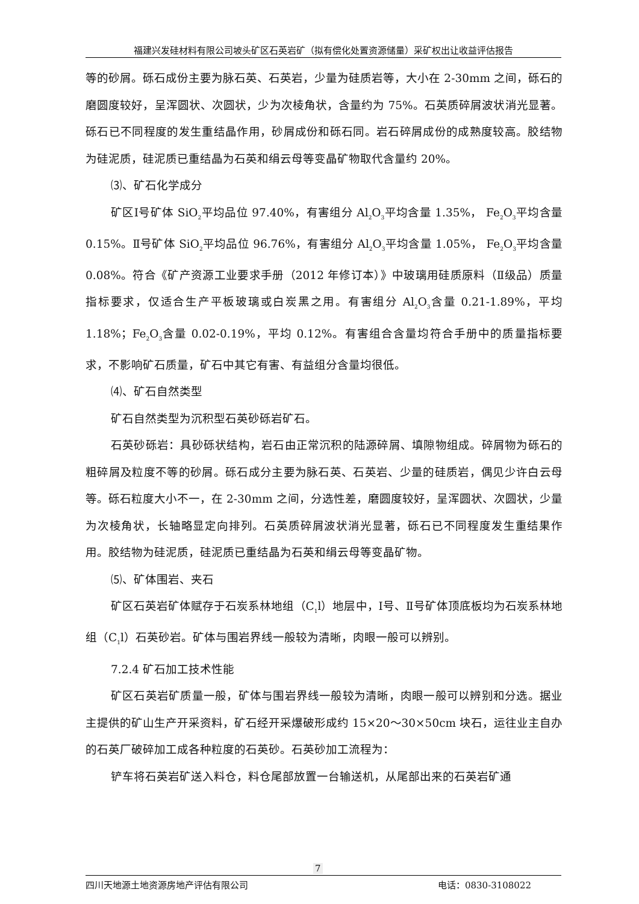福建兴发硅材料有限公司坡头矿区石英岩矿（拟有偿化处置资源储量）采矿权出让收益评估报告
等的砂屑。砾石成份主要为脉石英、石英岩，少量为硅质岩等，大小在 2-30mm 之间，砾石的磨圆度较好，呈浑圆状、次圆状，少为次棱角状，含量约为 75%。石英质碎屑波状消光显著。砾石已不同程度的发生重结晶作用，砂屑成份和砾石同。岩石碎屑成份的成熟度较高。胶结物为硅泥质，硅泥质已重结晶为石英和绢云母等变晶矿物取代含量约 20%。
⑶、矿石化学成分
矿区Ⅰ号矿体 SiO<sub>2</sub>平均品位 97.40%，有害组分 Al<sub>2</sub>O<sub>3</sub>平均含量 1.35%， Fe<sub>2</sub>O<sub>3</sub>平均含量 0.15%。Ⅱ号矿体 SiO<sub>2</sub>平均品位 96.76%，有害组分 Al<sub>2</sub>O<sub>3</sub>平均含量 1.05%， Fe<sub>2</sub>O<sub>3</sub>平均含量 0.08%。符合《矿产资源工业要求手册（2012 年修订本）》中玻璃用硅质原料（Ⅱ级品）质量指标要求，仅适合生产平板玻璃或白炭黑之用。有害组分 Al<sub>2</sub>O<sub>3</sub>含量 0.21-1.89%，平均 1.18%；Fe<sub>2</sub>O<sub>3</sub>含量 0.02-0.19%，平均 0.12%。有害组合含量均符合手册中的质量指标要求，不影响矿石质量，矿石中其它有害、有益组分含量均很低。
⑷、矿石自然类型
矿石自然类型为沉积型石英砂砾岩矿石。
石英砂砾岩：具砂砾状结构，岩石由正常沉积的陆源碎屑、填隙物组成。碎屑物为砾石的粗碎屑及粒度不等的砂屑。砾石成分主要为脉石英、石英岩、少量的硅质岩，偶见少许白云母等。砾石粒度大小不一，在 2-30mm 之间，分选性差，磨圆度较好，呈浑圆状、次圆状，少量为次棱角状，长轴略显定向排列。石英质碎屑波状消光显著，砾石已不同程度发生重结果作用。胶结物为硅泥质，硅泥质已重结晶为石英和绢云母等变晶矿物。
⑸、矿体围岩、夹石
矿区石英岩矿体赋存于石炭系林地组（C<sub>1</sub>l）地层中，Ⅰ号、Ⅱ号矿体顶底板均为石炭系林地组（C<sub>1</sub>l）石英砂岩。矿体与围岩界线一般较为清晰，肉眼一般可以辨别。
7.2.4 矿石加工技术性能
矿区石英岩矿质量一般，矿体与围岩界线一般较为清晰，肉眼一般可以辨别和分选。据业主提供的矿山生产开采资料，矿石经开采爆破形成约 15×20～30×50cm 块石，运往业主自办的石英厂破碎加工成各种粒度的石英砂。石英砂加工流程为：
铲车将石英岩矿送入料仓，料仓尾部放置一台输送机，从尾部出来的石英岩矿通
7
四川天地源土地资源房地产评估有限公司 电话：0830-3108022